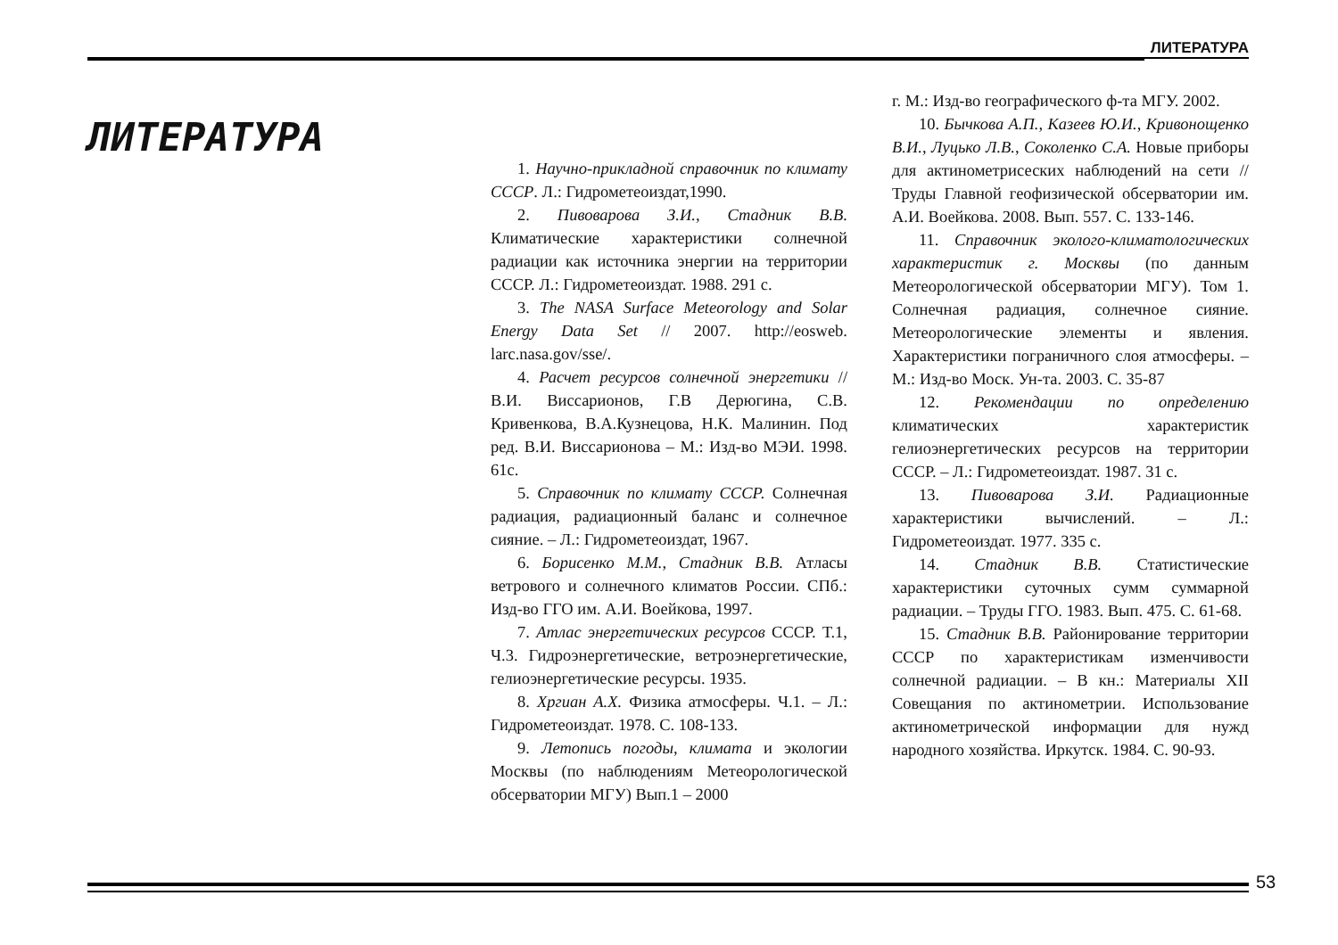ЛИТЕРАТУРА
ЛИТЕРАТУРА
1. Научно-прикладной справочник по климату СССР. Л.: Гидрометеоиздат,1990.
2. Пивоварова З.И., Стадник В.В. Климатические характеристики солнечной радиации как источника энергии на территории СССР. Л.: Гидрометеоиздат. 1988. 291 с.
3. The NASA Surface Meteorology and Solar Energy Data Set // 2007. http://eosweb. larc.nasa.gov/sse/.
4. Расчет ресурсов солнечной энергетики // В.И. Виссарионов, Г.В Дерюгина, С.В. Кривенкова, В.А.Кузнецова, Н.К. Малинин. Под ред. В.И. Виссарионова – М.: Изд-во МЭИ. 1998. 61с.
5. Справочник по климату СССР. Солнечная радиация, радиационный баланс и солнечное сияние. – Л.: Гидрометеоиздат, 1967.
6. Борисенко М.М., Стадник В.В. Атласы ветрового и солнечного климатов России. СПб.: Изд-во ГГО им. А.И. Воейкова, 1997.
7. Атлас энергетических ресурсов СССР. Т.1, Ч.3. Гидроэнергетические, ветроэнергетические, гелиоэнергетические ресурсы. 1935.
8. Хргиан А.Х. Физика атмосферы. Ч.1. – Л.: Гидрометеоиздат. 1978. С. 108-133.
9. Летопись погоды, климата и экологии Москвы (по наблюдениям Метеорологической обсерватории МГУ) Вып.1 – 2000
г. М.: Изд-во географического ф-та МГУ. 2002.
10. Бычкова А.П., Казеев Ю.И., Кривонощенко В.И., Луцько Л.В., Соколенко С.А. Новые приборы для актинометрисеских наблюдений на сети // Труды Главной геофизической обсерватории им. А.И. Воейкова. 2008. Вып. 557. С. 133-146.
11. Справочник эколого-климатологических характеристик г. Москвы (по данным Метеорологической обсерватории МГУ). Том 1. Солнечная радиация, солнечное сияние. Метеорологические элементы и явления. Характеристики пограничного слоя атмосферы. – М.: Изд-во Моск. Ун-та. 2003. С. 35-87
12. Рекомендации по определению климатических характеристик гелиоэнергетических ресурсов на территории СССР. – Л.: Гидрометеоиздат. 1987. 31 с.
13. Пивоварова З.И. Радиационные характеристики вычислений. – Л.: Гидрометеоиздат. 1977. 335 с.
14. Стадник В.В. Статистические характеристики суточных сумм суммарной радиации. – Труды ГГО. 1983. Вып. 475. С. 61-68.
15. Стадник В.В. Районирование территории СССР по характеристикам изменчивости солнечной радиации. – В кн.: Материалы XII Совещания по актинометрии. Использование актинометрической информации для нужд народного хозяйства. Иркутск. 1984. С. 90-93.
53